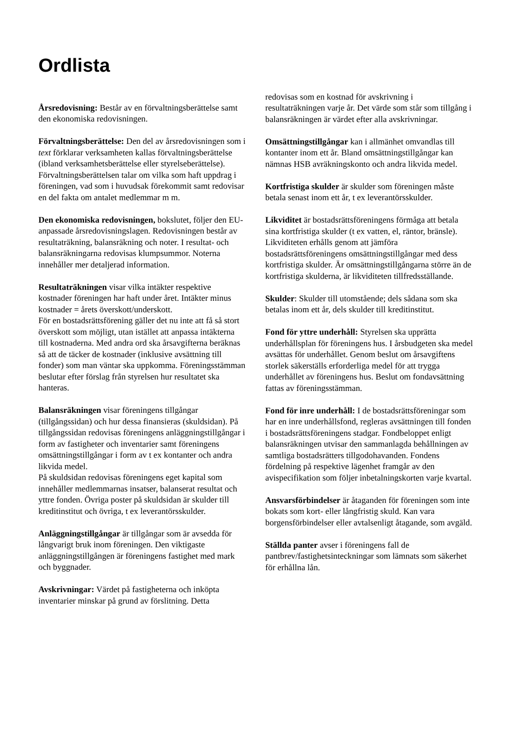Ordlista
Årsredovisning: Består av en förvaltningsberättelse samt den ekonomiska redovisningen.
Förvaltningsberättelse: Den del av årsredovisningen som i text förklarar verksamheten kallas förvaltningsberättelse (ibland verksamhetsberättelse eller styrelseberättelse). Förvaltningsberättelsen talar om vilka som haft uppdrag i föreningen, vad som i huvudsak förekommit samt redovisar en del fakta om antalet medlemmar m m.
Den ekonomiska redovisningen, bokslutet, följer den EU-anpassade årsredovisningslagen. Redovisningen består av resultaträkning, balansräkning och noter. I resultat- och balansräkningarna redovisas klumpsummor. Noterna innehåller mer detaljerad information.
Resultaträkningen visar vilka intäkter respektive kostnader föreningen har haft under året. Intäkter minus kostnader = årets överskott/underskott.
För en bostadsrättsförening gäller det nu inte att få så stort överskott som möjligt, utan istället att anpassa intäkterna till kostnaderna. Med andra ord ska årsavgifterna beräknas så att de täcker de kostnader (inklusive avsättning till fonder) som man väntar ska uppkomma. Föreningsstämman beslutar efter förslag från styrelsen hur resultatet ska hanteras.
Balansräkningen visar föreningens tillgångar (tillgångssidan) och hur dessa finansieras (skuldsidan). På tillgångssidan redovisas föreningens anläggningstillgångar i form av fastigheter och inventarier samt föreningens omsättningstillgångar i form av t ex kontanter och andra likvida medel.
På skuldsidan redovisas föreningens eget kapital som innehåller medlemmarnas insatser, balanserat resultat och yttre fonden. Övriga poster på skuldsidan är skulder till kreditinstitut och övriga, t ex leverantörsskulder.
Anläggningstillgångar är tillgångar som är avsedda för långvarigt bruk inom föreningen. Den viktigaste anläggningstillgången är föreningens fastighet med mark och byggnader.
Avskrivningar: Värdet på fastigheterna och inköpta inventarier minskar på grund av förslitning. Detta
redovisas som en kostnad för avskrivning i resultaträkningen varje år. Det värde som står som tillgång i balansräkningen är värdet efter alla avskrivningar.
Omsättningstillgångar kan i allmänhet omvandlas till kontanter inom ett år. Bland omsättningstillgångar kan nämnas HSB avräkningskonto och andra likvida medel.
Kortfristiga skulder är skulder som föreningen måste betala senast inom ett år, t ex leverantörsskulder.
Likviditet är bostadsrättsföreningens förmåga att betala sina kortfristiga skulder (t ex vatten, el, räntor, bränsle). Likviditeten erhålls genom att jämföra bostadsrättsföreningens omsättningstillgångar med dess kortfristiga skulder. Är omsättningstillgångarna större än de kortfristiga skulderna, är likviditeten tillfredsställande.
Skulder: Skulder till utomstående; dels sådana som ska betalas inom ett år, dels skulder till kreditinstitut.
Fond för yttre underhåll: Styrelsen ska upprätta underhållsplan för föreningens hus. I årsbudgeten ska medel avsättas för underhållet. Genom beslut om årsavgiftens storlek säkerställs erforderliga medel för att trygga underhållet av föreningens hus. Beslut om fondavsättning fattas av föreningsstämman.
Fond för inre underhåll: I de bostadsrättsföreningar som har en inre underhållsfond, regleras avsättningen till fonden i bostadsrättsföreningens stadgar. Fondbeloppet enligt balansräkningen utvisar den sammanlagda behållningen av samtliga bostadsrätters tillgodohavanden. Fondens fördelning på respektive lägenhet framgår av den avispecifikation som följer inbetalningskorten varje kvartal.
Ansvarsförbindelser är åtaganden för föreningen som inte bokats som kort- eller långfristig skuld. Kan vara borgensförbindelser eller avtalsenligt åtagande, som avgäld.
Ställda panter avser i föreningens fall de pantbrev/fastighetsinteckningar som lämnats som säkerhet för erhållna lån.